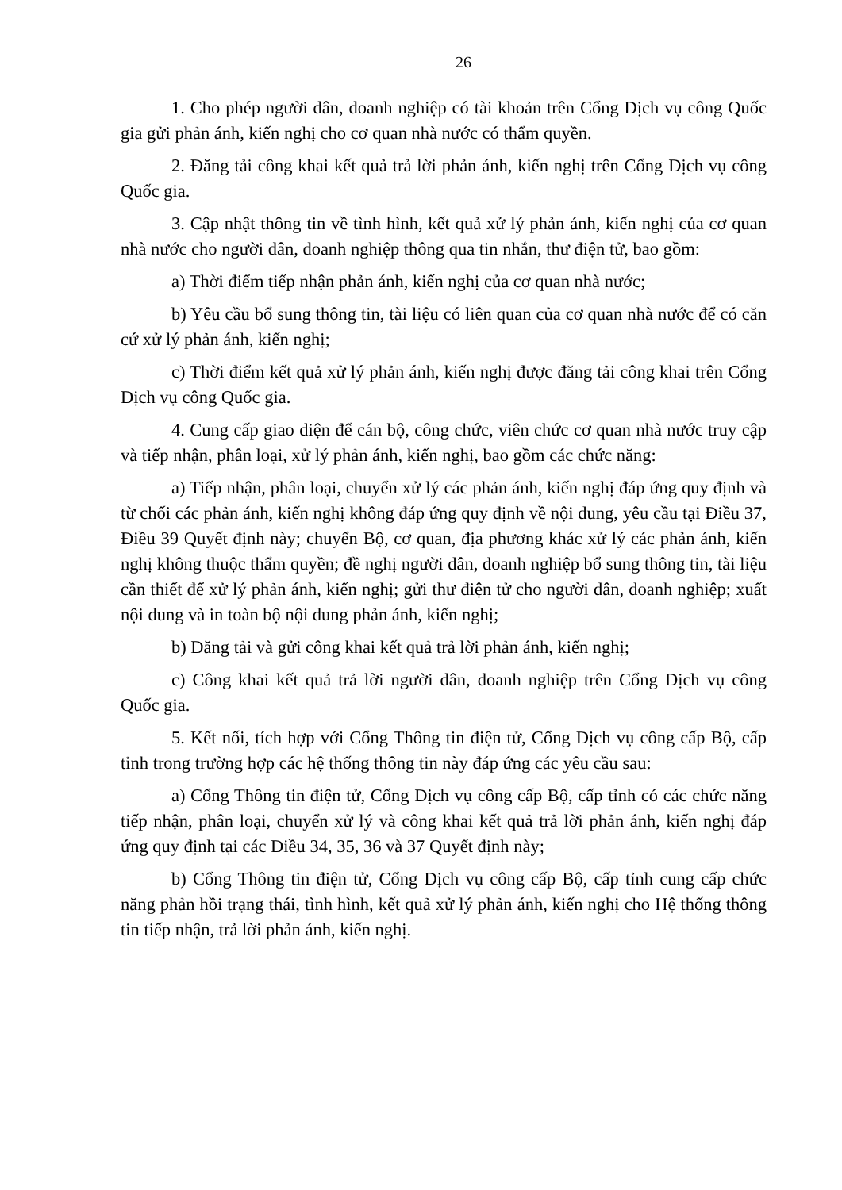26
1. Cho phép người dân, doanh nghiệp có tài khoản trên Cổng Dịch vụ công Quốc gia gửi phản ánh, kiến nghị cho cơ quan nhà nước có thẩm quyền.
2. Đăng tải công khai kết quả trả lời phản ánh, kiến nghị trên Cổng Dịch vụ công Quốc gia.
3. Cập nhật thông tin về tình hình, kết quả xử lý phản ánh, kiến nghị của cơ quan nhà nước cho người dân, doanh nghiệp thông qua tin nhắn, thư điện tử, bao gồm:
a) Thời điểm tiếp nhận phản ánh, kiến nghị của cơ quan nhà nước;
b) Yêu cầu bổ sung thông tin, tài liệu có liên quan của cơ quan nhà nước để có căn cứ xử lý phản ánh, kiến nghị;
c) Thời điểm kết quả xử lý phản ánh, kiến nghị được đăng tải công khai trên Cổng Dịch vụ công Quốc gia.
4. Cung cấp giao diện để cán bộ, công chức, viên chức cơ quan nhà nước truy cập và tiếp nhận, phân loại, xử lý phản ánh, kiến nghị, bao gồm các chức năng:
a) Tiếp nhận, phân loại, chuyển xử lý các phản ánh, kiến nghị đáp ứng quy định và từ chối các phản ánh, kiến nghị không đáp ứng quy định về nội dung, yêu cầu tại Điều 37, Điều 39 Quyết định này; chuyển Bộ, cơ quan, địa phương khác xử lý các phản ánh, kiến nghị không thuộc thẩm quyền; đề nghị người dân, doanh nghiệp bổ sung thông tin, tài liệu cần thiết để xử lý phản ánh, kiến nghị; gửi thư điện tử cho người dân, doanh nghiệp; xuất nội dung và in toàn bộ nội dung phản ánh, kiến nghị;
b) Đăng tải và gửi công khai kết quả trả lời phản ánh, kiến nghị;
c) Công khai kết quả trả lời người dân, doanh nghiệp trên Cổng Dịch vụ công Quốc gia.
5. Kết nối, tích hợp với Cổng Thông tin điện tử, Cổng Dịch vụ công cấp Bộ, cấp tỉnh trong trường hợp các hệ thống thông tin này đáp ứng các yêu cầu sau:
a) Cổng Thông tin điện tử, Cổng Dịch vụ công cấp Bộ, cấp tỉnh có các chức năng tiếp nhận, phân loại, chuyển xử lý và công khai kết quả trả lời phản ánh, kiến nghị đáp ứng quy định tại các Điều 34, 35, 36 và 37 Quyết định này;
b) Cổng Thông tin điện tử, Cổng Dịch vụ công cấp Bộ, cấp tỉnh cung cấp chức năng phản hồi trạng thái, tình hình, kết quả xử lý phản ánh, kiến nghị cho Hệ thống thông tin tiếp nhận, trả lời phản ánh, kiến nghị.